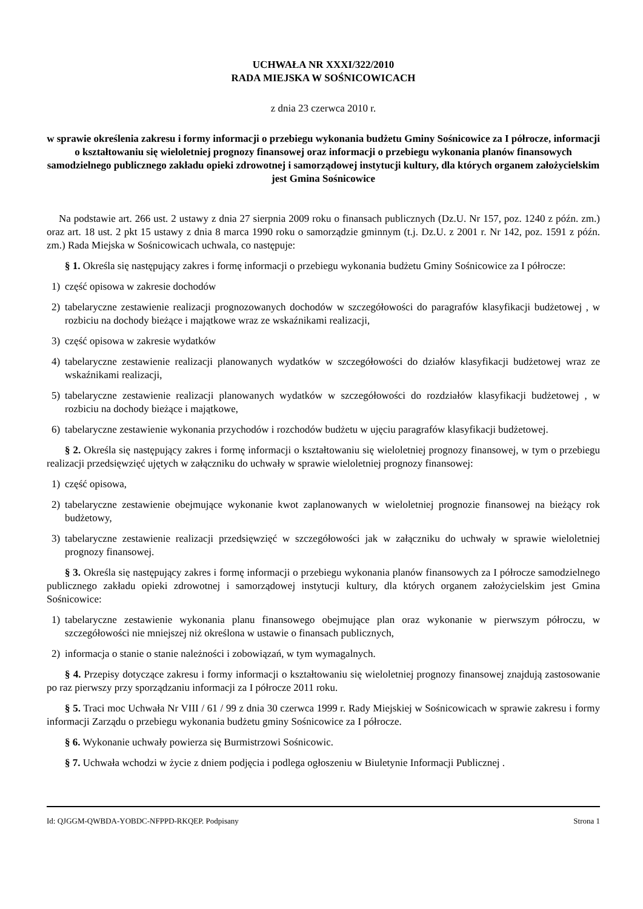UCHWAŁA NR XXXI/322/2010
RADA MIEJSKA W SOŚNICOWICACH
z dnia 23 czerwca 2010 r.
w sprawie określenia zakresu i formy informacji o przebiegu wykonania budżetu Gminy Sośnicowice za I półrocze, informacji o kształtowaniu się wieloletniej prognozy finansowej oraz informacji o przebiegu wykonania planów finansowych samodzielnego publicznego zakładu opieki zdrowotnej i samorządowej instytucji kultury, dla których organem założycielskim jest Gmina Sośnicowice
Na podstawie art. 266 ust. 2 ustawy z dnia 27 sierpnia 2009 roku o finansach publicznych (Dz.U. Nr 157, poz. 1240 z późn. zm.) oraz art. 18 ust. 2 pkt 15 ustawy z dnia 8 marca 1990 roku o samorządzie gminnym (t.j. Dz.U. z 2001 r. Nr 142, poz. 1591 z późn. zm.) Rada Miejska w Sośnicowicach uchwala, co następuje:
§ 1. Określa się następujący zakres i formę informacji o przebiegu wykonania budżetu Gminy Sośnicowice za I półrocze:
1) część opisowa w zakresie dochodów
2) tabelaryczne zestawienie realizacji prognozowanych dochodów w szczegółowości do paragrafów klasyfikacji budżetowej , w rozbiciu na dochody bieżące i majątkowe wraz ze wskaźnikami realizacji,
3) część opisowa w zakresie wydatków
4) tabelaryczne zestawienie realizacji planowanych wydatków w szczegółowości do działów klasyfikacji budżetowej wraz ze wskaźnikami realizacji,
5) tabelaryczne zestawienie realizacji planowanych wydatków w szczegółowości do rozdziałów klasyfikacji budżetowej , w rozbiciu na dochody bieżące i majątkowe,
6) tabelaryczne zestawienie wykonania przychodów i rozchodów budżetu w ujęciu paragrafów klasyfikacji budżetowej.
§ 2. Określa się następujący zakres i formę informacji o kształtowaniu się wieloletniej prognozy finansowej, w tym o przebiegu realizacji przedsięwzięć ujętych w załączniku do uchwały w sprawie wieloletniej prognozy finansowej:
1) część opisowa,
2) tabelaryczne zestawienie obejmujące wykonanie kwot zaplanowanych w wieloletniej prognozie finansowej na bieżący rok budżetowy,
3) tabelaryczne zestawienie realizacji przedsięwzięć w szczegółowości jak w załączniku do uchwały w sprawie wieloletniej prognozy finansowej.
§ 3. Określa się następujący zakres i formę informacji o przebiegu wykonania planów finansowych za I półrocze samodzielnego publicznego zakładu opieki zdrowotnej i samorządowej instytucji kultury, dla których organem założycielskim jest Gmina Sośnicowice:
1) tabelaryczne zestawienie wykonania planu finansowego obejmujące plan oraz wykonanie w pierwszym półroczu, w szczegółowości nie mniejszej niż określona w ustawie o finansach publicznych,
2) informacja o stanie o stanie należności i zobowiązań, w tym wymagalnych.
§ 4. Przepisy dotyczące zakresu i formy informacji o kształtowaniu się wieloletniej prognozy finansowej znajdują zastosowanie po raz pierwszy przy sporządzaniu informacji za I półrocze 2011 roku.
§ 5. Traci moc Uchwała Nr VIII / 61 / 99 z dnia 30 czerwca 1999 r. Rady Miejskiej w Sośnicowicach w sprawie zakresu i formy informacji Zarządu o przebiegu wykonania budżetu gminy Sośnicowice za I półrocze.
§ 6. Wykonanie uchwały powierza się Burmistrzowi Sośnicowic.
§ 7. Uchwała wchodzi w życie z dniem podjęcia i podlega ogłoszeniu w Biuletynie Informacji Publicznej .
Id: QJGGM-QWBDA-YOBDC-NFPPD-RKQEP. Podpisany Strona 1